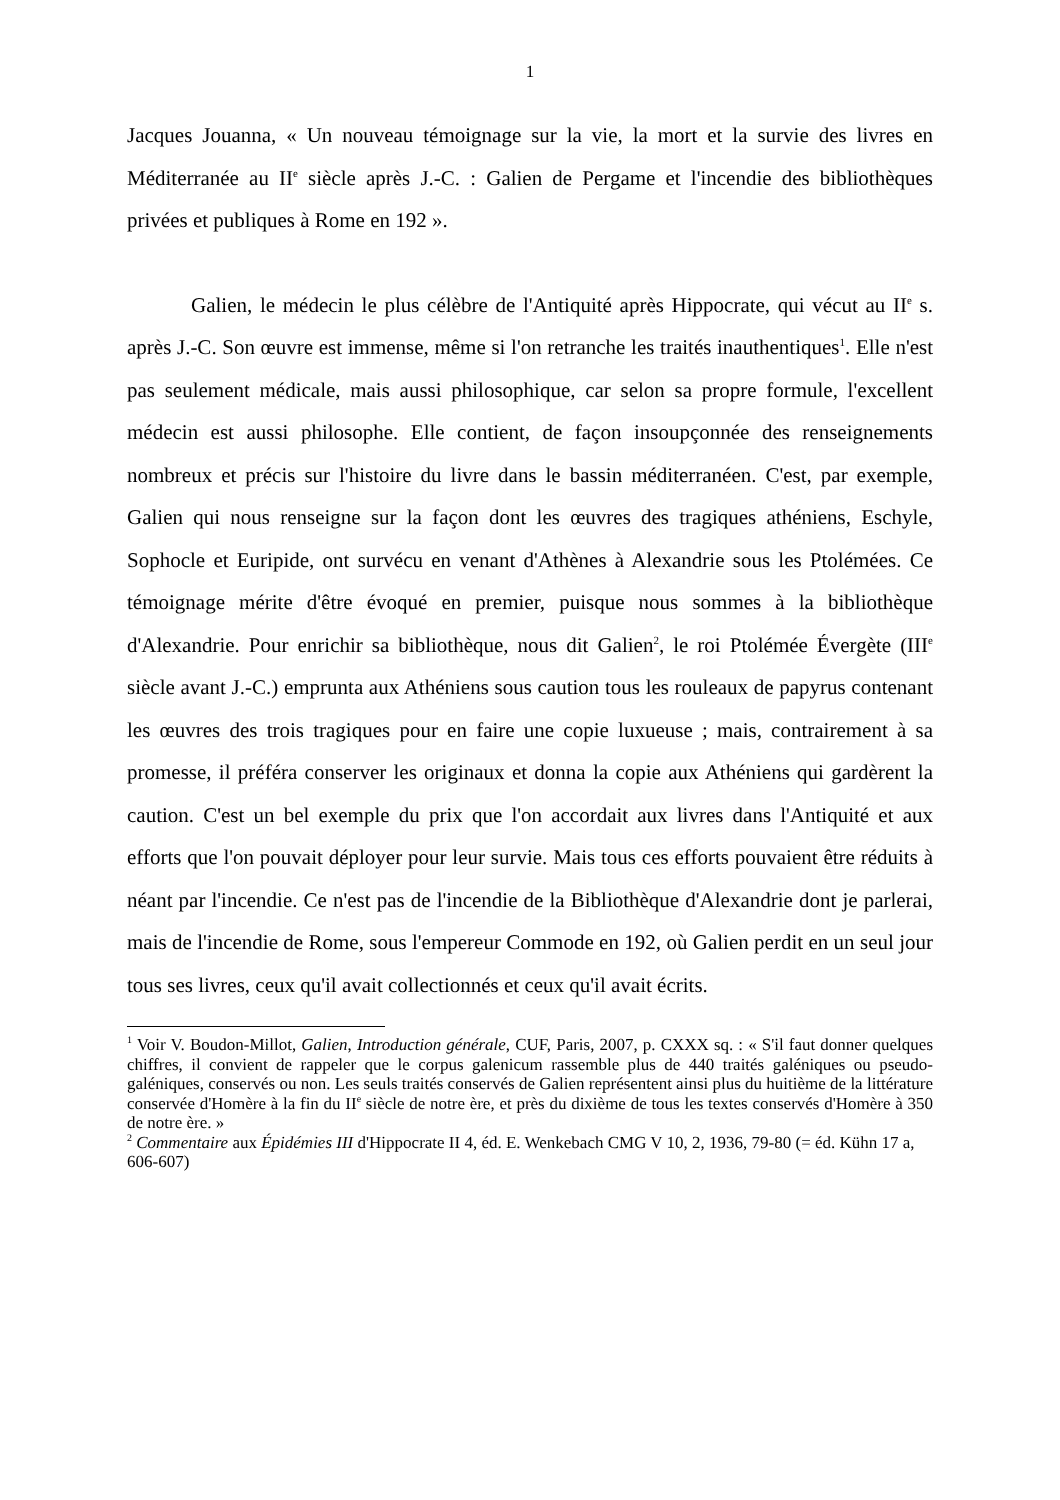1
Jacques Jouanna, « Un nouveau témoignage sur la vie, la mort et la survie des livres en Méditerranée au II<sup>e</sup> siècle après J.-C. : Galien de Pergame et l'incendie des bibliothèques privées et publiques à Rome en 192 ».
Galien, le médecin le plus célèbre de l'Antiquité après Hippocrate, qui vécut au II<sup>e</sup> s. après J.-C. Son œuvre est immense, même si l'on retranche les traités inauthentiques<sup>1</sup>. Elle n'est pas seulement médicale, mais aussi philosophique, car selon sa propre formule, l'excellent médecin est aussi philosophe. Elle contient, de façon insoupçonnée des renseignements nombreux et précis sur l'histoire du livre dans le bassin méditerranéen. C'est, par exemple, Galien qui nous renseigne sur la façon dont les œuvres des tragiques athéniens, Eschyle, Sophocle et Euripide, ont survécu en venant d'Athènes à Alexandrie sous les Ptolémées. Ce témoignage mérite d'être évoqué en premier, puisque nous sommes à la bibliothèque d'Alexandrie. Pour enrichir sa bibliothèque, nous dit Galien<sup>2</sup>, le roi Ptolémée Évergète (III<sup>e</sup> siècle avant J.-C.) emprunta aux Athéniens sous caution tous les rouleaux de papyrus contenant les œuvres des trois tragiques pour en faire une copie luxueuse ; mais, contrairement à sa promesse, il préféra conserver les originaux et donna la copie aux Athéniens qui gardèrent la caution. C'est un bel exemple du prix que l'on accordait aux livres dans l'Antiquité et aux efforts que l'on pouvait déployer pour leur survie. Mais tous ces efforts pouvaient être réduits à néant par l'incendie. Ce n'est pas de l'incendie de la Bibliothèque d'Alexandrie dont je parlerai, mais de l'incendie de Rome, sous l'empereur Commode en 192, où Galien perdit en un seul jour tous ses livres, ceux qu'il avait collectionnés et ceux qu'il avait écrits.
<sup>1</sup> Voir V. Boudon-Millot, Galien, Introduction générale, CUF, Paris, 2007, p. CXXX sq. : « S'il faut donner quelques chiffres, il convient de rappeler que le corpus galenicum rassemble plus de 440 traités galéniques ou pseudo-galéniques, conservés ou non. Les seuls traités conservés de Galien représentent ainsi plus du huitième de la littérature conservée d'Homère à la fin du II<sup>e</sup> siècle de notre ère, et près du dixième de tous les textes conservés d'Homère à 350 de notre ère. »
<sup>2</sup> Commentaire aux Épidémies III d'Hippocrate II 4, éd. E. Wenkebach CMG V 10, 2, 1936, 79-80 (= éd. Kühn 17 a, 606-607)